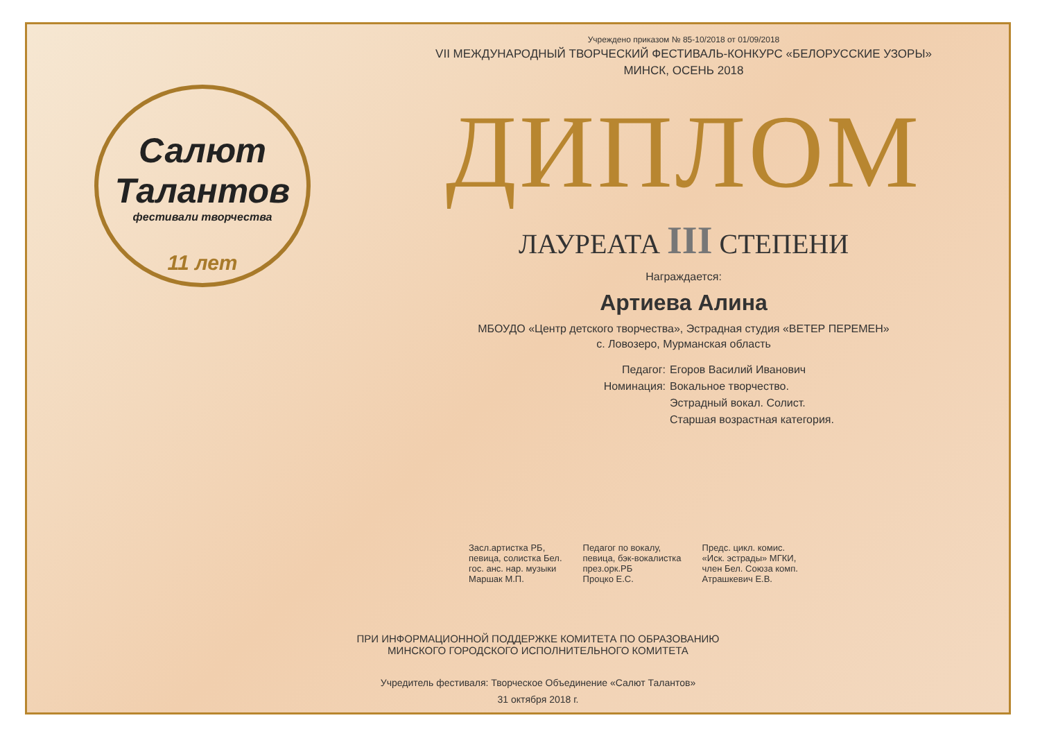Салют
Талантов
фестивали творчества
11 лет
Учреждено приказом № 85-10/2018 от 01/09/2018
VII МЕЖДУНАРОДНЫЙ ТВОРЧЕСКИЙ ФЕСТИВАЛЬ-КОНКУРС «БЕЛОРУССКИЕ УЗОРЫ»
МИНСК, ОСЕНЬ 2018
ДИПЛОМ
ЛАУРЕАТА III СТЕПЕНИ
Награждается:
Артиева Алина
МБОУДО «Центр детского творчества», Эстрадная студия «ВЕТЕР ПЕРЕМЕН»
с. Ловозеро, Мурманская область
Педагог:
Егоров Василий Иванович
Номинация:
Вокальное творчество.
Эстрадный вокал. Солист.
Старшая возрастная категория.
Засл.артистка РБ,
певица, солистка Бел.
гос. анс. нар. музыки
Маршак М.П.
Педагог по вокалу,
певица, бэк-вокалистка
през.орк.РБ
Процко Е.С.
Предс. цикл. комис.
«Иск. эстрады» МГКИ,
член Бел. Союза комп.
Атрашкевич Е.В.
ПРИ ИНФОРМАЦИОННОЙ ПОДДЕРЖКЕ КОМИТЕТА ПО ОБРАЗОВАНИЮ
МИНСКОГО ГОРОДСКОГО ИСПОЛНИТЕЛЬНОГО КОМИТЕТА
Учредитель фестиваля: Творческое Объединение «Салют Талантов»
31 октября 2018 г.